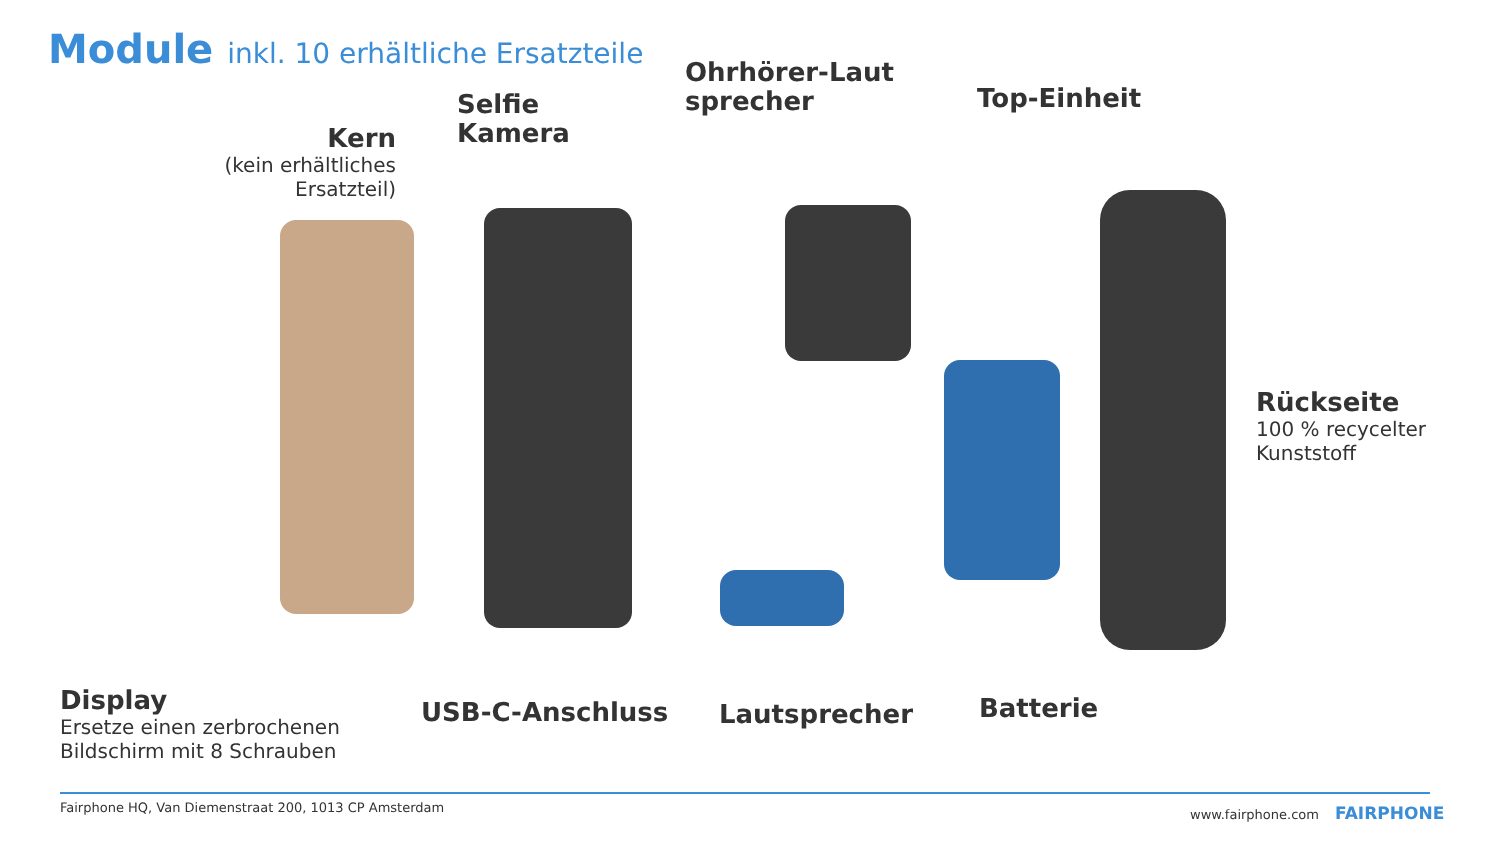Module inkl. 10 erhältliche Ersatzteile
Kern
(kein erhältliches Ersatzteil)
Selfie
Kamera
Ohrhörer-Laut
sprecher
Top-Einheit
Rückseite
100 % recycelter
Kunststoff
Display
Ersetze einen zerbrochenen
Bildschirm mit 8 Schrauben
USB-C-Anschluss Lautsprecher Batterie
Fairphone HQ, Van Diemenstraat 200, 1013 CP Amsterdam
www.fairphone.com FAIRPHONE